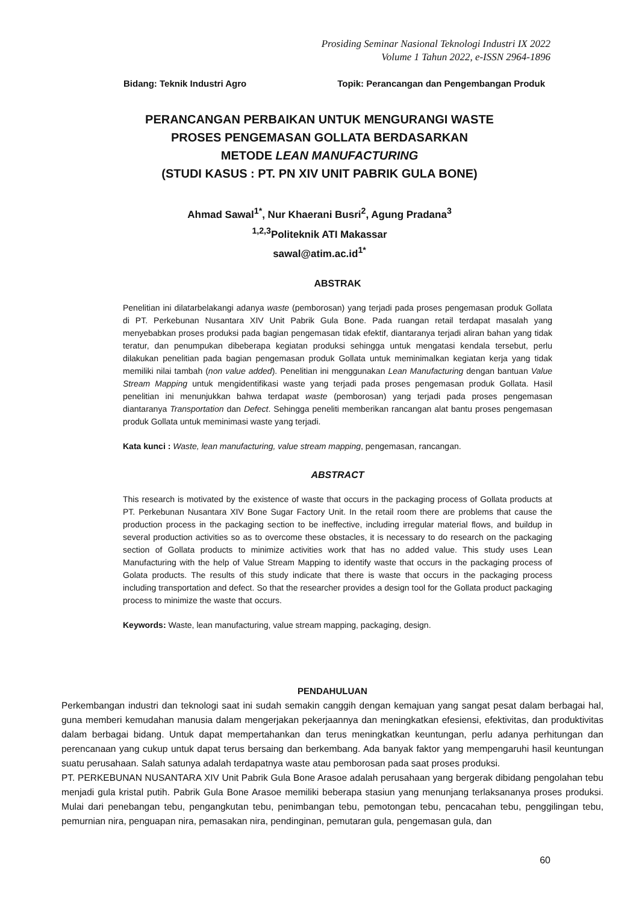Prosiding Seminar Nasional Teknologi Industri IX 2022
Volume 1 Tahun 2022, e-ISSN 2964-1896
Bidang: Teknik Industri Agro Topik: Perancangan dan Pengembangan Produk
PERANCANGAN PERBAIKAN UNTUK MENGURANGI WASTE
PROSES PENGEMASAN GOLLATA BERDASARKAN
METODE LEAN MANUFACTURING
(STUDI KASUS : PT. PN XIV UNIT PABRIK GULA BONE)
Ahmad Sawal<sup>1*</sup>, Nur Khaerani Busri<sup>2</sup>, Agung Pradana<sup>3</sup>
<sup>1,2,3</sup>Politeknik ATI Makassar
sawal@atim.ac.id<sup>1*</sup>
ABSTRAK
Penelitian ini dilatarbelakangi adanya waste (pemborosan) yang terjadi pada proses pengemasan produk Gollata di PT. Perkebunan Nusantara XIV Unit Pabrik Gula Bone. Pada ruangan retail terdapat masalah yang menyebabkan proses produksi pada bagian pengemasan tidak efektif, diantaranya terjadi aliran bahan yang tidak teratur, dan penumpukan dibeberapa kegiatan produksi sehingga untuk mengatasi kendala tersebut, perlu dilakukan penelitian pada bagian pengemasan produk Gollata untuk meminimalkan kegiatan kerja yang tidak memiliki nilai tambah (non value added). Penelitian ini menggunakan Lean Manufacturing dengan bantuan Value Stream Mapping untuk mengidentifikasi waste yang terjadi pada proses pengemasan produk Gollata. Hasil penelitian ini menunjukkan bahwa terdapat waste (pemborosan) yang terjadi pada proses pengemasan diantaranya Transportation dan Defect. Sehingga peneliti memberikan rancangan alat bantu proses pengemasan produk Gollata untuk meminimasi waste yang terjadi.
Kata kunci : Waste, lean manufacturing, value stream mapping, pengemasan, rancangan.
ABSTRACT
This research is motivated by the existence of waste that occurs in the packaging process of Gollata products at PT. Perkebunan Nusantara XIV Bone Sugar Factory Unit. In the retail room there are problems that cause the production process in the packaging section to be ineffective, including irregular material flows, and buildup in several production activities so as to overcome these obstacles, it is necessary to do research on the packaging section of Gollata products to minimize activities work that has no added value. This study uses Lean Manufacturing with the help of Value Stream Mapping to identify waste that occurs in the packaging process of Golata products. The results of this study indicate that there is waste that occurs in the packaging process including transportation and defect. So that the researcher provides a design tool for the Gollata product packaging process to minimize the waste that occurs.
Keywords: Waste, lean manufacturing, value stream mapping, packaging, design.
PENDAHULUAN
Perkembangan industri dan teknologi saat ini sudah semakin canggih dengan kemajuan yang sangat pesat dalam berbagai hal, guna memberi kemudahan manusia dalam mengerjakan pekerjaannya dan meningkatkan efesiensi, efektivitas, dan produktivitas dalam berbagai bidang. Untuk dapat mempertahankan dan terus meningkatkan keuntungan, perlu adanya perhitungan dan perencanaan yang cukup untuk dapat terus bersaing dan berkembang. Ada banyak faktor yang mempengaruhi hasil keuntungan suatu perusahaan. Salah satunya adalah terdapatnya waste atau pemborosan pada saat proses produksi.
PT. PERKEBUNAN NUSANTARA XIV Unit Pabrik Gula Bone Arasoe adalah perusahaan yang bergerak dibidang pengolahan tebu menjadi gula kristal putih. Pabrik Gula Bone Arasoe memiliki beberapa stasiun yang menunjang terlaksananya proses produksi. Mulai dari penebangan tebu, pengangkutan tebu, penimbangan tebu, pemotongan tebu, pencacahan tebu, penggilingan tebu, pemurnian nira, penguapan nira, pemasakan nira, pendinginan, pemutaran gula, pengemasan gula, dan
60